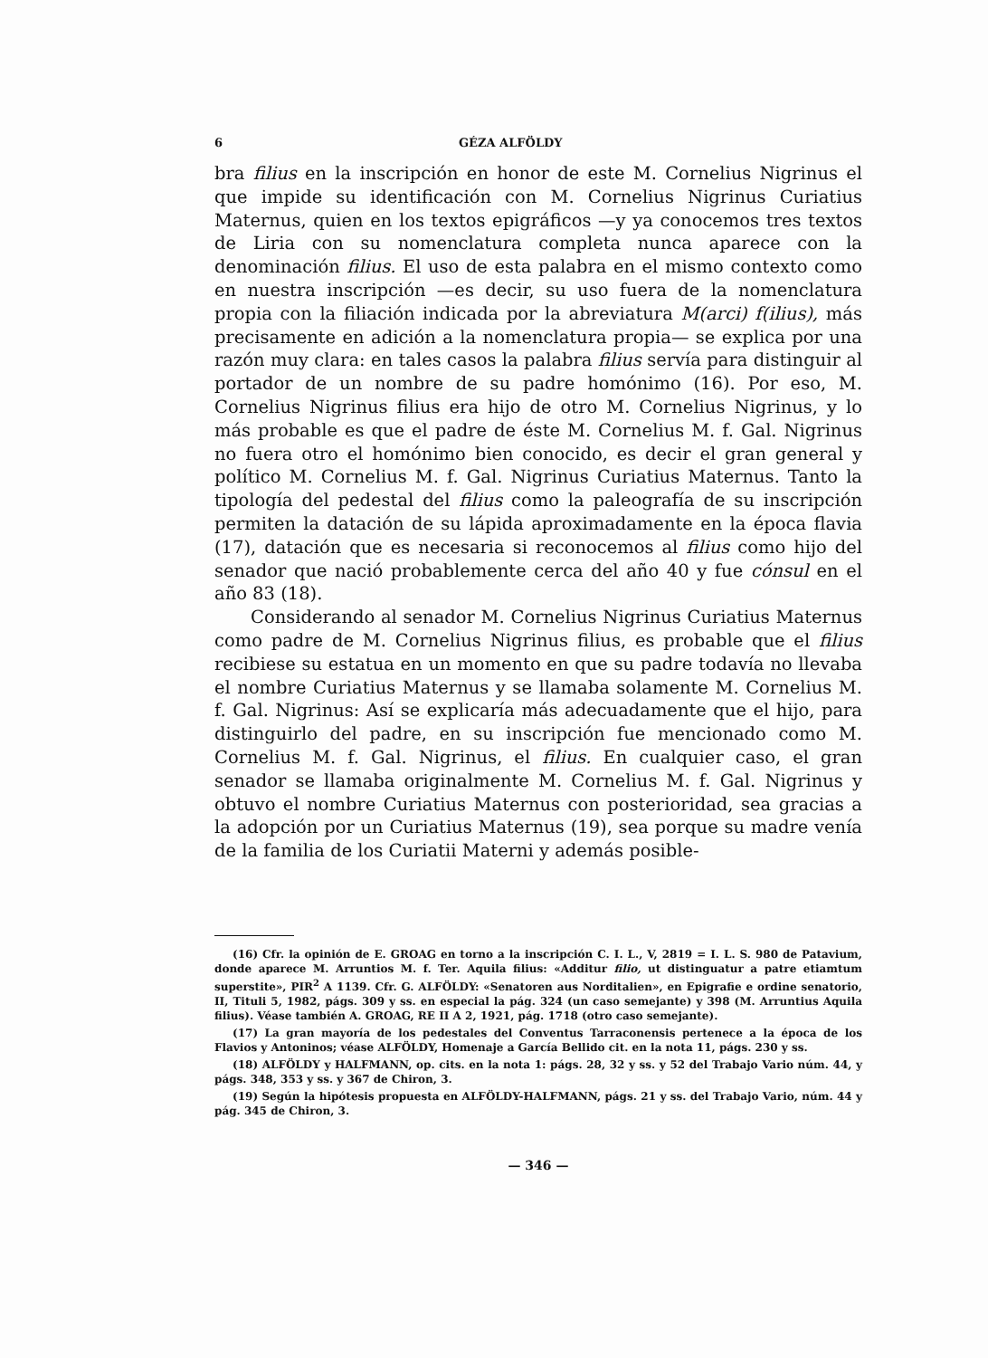6 GÉZA ALFÖLDY
bra filius en la inscripción en honor de este M. Cornelius Nigrinus el que impide su identificación con M. Cornelius Nigrinus Curiatius Maternus, quien en los textos epigráficos —y ya conocemos tres textos de Liria con su nomenclatura completa nunca aparece con la denominación filius. El uso de esta palabra en el mismo contexto como en nuestra inscripción —es decir, su uso fuera de la nomenclatura propia con la filiación indicada por la abreviatura M(arci) f(ilius), más precisamente en adición a la nomenclatura propia— se explica por una razón muy clara: en tales casos la palabra filius servía para distinguir al portador de un nombre de su padre homónimo (16). Por eso, M. Cornelius Nigrinus filius era hijo de otro M. Cornelius Nigrinus, y lo más probable es que el padre de éste M. Cornelius M. f. Gal. Nigrinus no fuera otro el homónimo bien conocido, es decir el gran general y político M. Cornelius M. f. Gal. Nigrinus Curiatius Maternus. Tanto la tipología del pedestal del filius como la paleografía de su inscripción permiten la datación de su lápida aproximadamente en la época flavia (17), datación que es necesaria si reconocemos al filius como hijo del senador que nació probablemente cerca del año 40 y fue cónsul en el año 83 (18).
Considerando al senador M. Cornelius Nigrinus Curiatius Maternus como padre de M. Cornelius Nigrinus filius, es probable que el filius recibiese su estatua en un momento en que su padre todavía no llevaba el nombre Curiatius Maternus y se llamaba solamente M. Cornelius M. f. Gal. Nigrinus: Así se explicaría más adecuadamente que el hijo, para distinguirlo del padre, en su inscripción fue mencionado como M. Cornelius M. f. Gal. Nigrinus, el filius. En cualquier caso, el gran senador se llamaba originalmente M. Cornelius M. f. Gal. Nigrinus y obtuvo el nombre Curiatius Maternus con posterioridad, sea gracias a la adopción por un Curiatius Maternus (19), sea porque su madre venía de la familia de los Curiatii Materni y además posible-
(16) Cfr. la opinión de E. GROAG en torno a la inscripción C. I. L., V, 2819 = I. L. S. 980 de Patavium, donde aparece M. Arruntios M. f. Ter. Aquila filius: «Additur filio, ut distinguatur a patre etiamtum superstite», PIR<sup>2</sup> A 1139. Cfr. G. ALFÖLDY: «Senatoren aus Norditalien», en Epigrafie e ordine senatorio, II, Tituli 5, 1982, págs. 309 y ss. en especial la pág. 324 (un caso semejante) y 398 (M. Arruntius Aquila filius). Véase también A. GROAG, RE II A 2, 1921, pág. 1718 (otro caso semejante).
(17) La gran mayoría de los pedestales del Conventus Tarraconensis pertenece a la época de los Flavios y Antoninos; véase ALFÖLDY, Homenaje a García Bellido cit. en la nota 11, págs. 230 y ss.
(18) ALFÖLDY y HALFMANN, op. cits. en la nota 1: págs. 28, 32 y ss. y 52 del Trabajo Vario núm. 44, y págs. 348, 353 y ss. y 367 de Chiron, 3.
(19) Según la hipótesis propuesta en ALFÖLDY-HALFMANN, págs. 21 y ss. del Trabajo Vario, núm. 44 y pág. 345 de Chiron, 3.
— 346 —